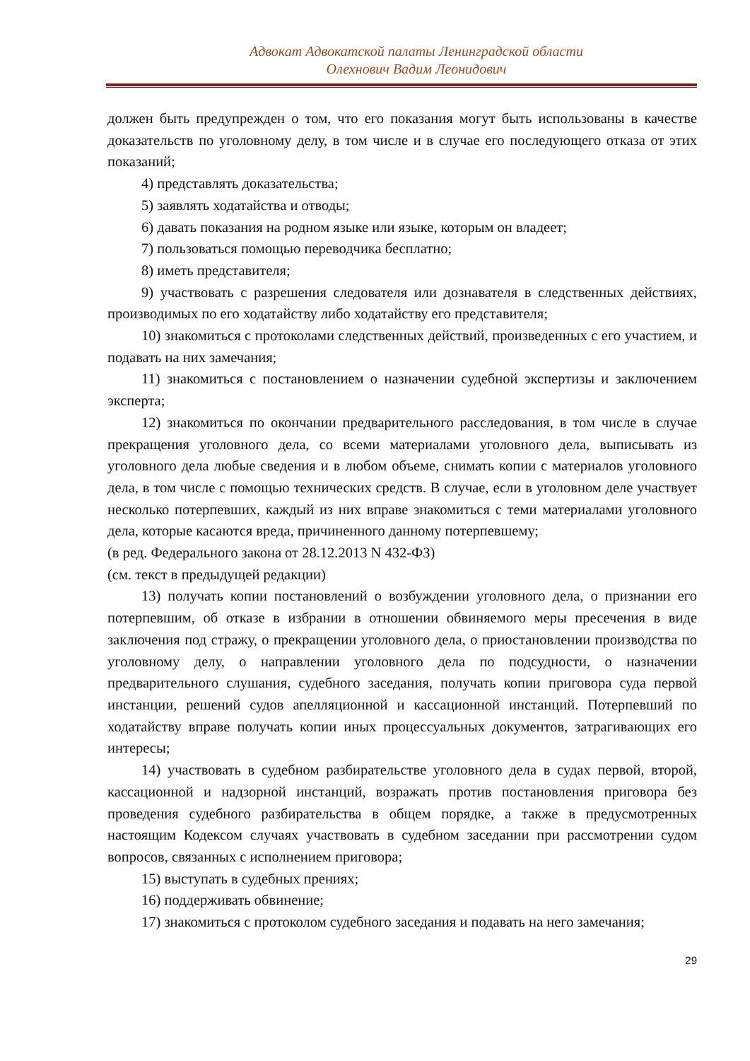Адвокат Адвокатской палаты Ленинградской области
Олехнович Вадим Леонидович
должен быть предупрежден о том, что его показания могут быть использованы в качестве доказательств по уголовному делу, в том числе и в случае его последующего отказа от этих показаний;
4) представлять доказательства;
5) заявлять ходатайства и отводы;
6) давать показания на родном языке или языке, которым он владеет;
7) пользоваться помощью переводчика бесплатно;
8) иметь представителя;
9) участвовать с разрешения следователя или дознавателя в следственных действиях, производимых по его ходатайству либо ходатайству его представителя;
10) знакомиться с протоколами следственных действий, произведенных с его участием, и подавать на них замечания;
11) знакомиться с постановлением о назначении судебной экспертизы и заключением эксперта;
12) знакомиться по окончании предварительного расследования, в том числе в случае прекращения уголовного дела, со всеми материалами уголовного дела, выписывать из уголовного дела любые сведения и в любом объеме, снимать копии с материалов уголовного дела, в том числе с помощью технических средств. В случае, если в уголовном деле участвует несколько потерпевших, каждый из них вправе знакомиться с теми материалами уголовного дела, которые касаются вреда, причиненного данному потерпевшему;
(в ред. Федерального закона от 28.12.2013 N 432-ФЗ)
(см. текст в предыдущей редакции)
13) получать копии постановлений о возбуждении уголовного дела, о признании его потерпевшим, об отказе в избрании в отношении обвиняемого меры пресечения в виде заключения под стражу, о прекращении уголовного дела, о приостановлении производства по уголовному делу, о направлении уголовного дела по подсудности, о назначении предварительного слушания, судебного заседания, получать копии приговора суда первой инстанции, решений судов апелляционной и кассационной инстанций. Потерпевший по ходатайству вправе получать копии иных процессуальных документов, затрагивающих его интересы;
14) участвовать в судебном разбирательстве уголовного дела в судах первой, второй, кассационной и надзорной инстанций, возражать против постановления приговора без проведения судебного разбирательства в общем порядке, а также в предусмотренных настоящим Кодексом случаях участвовать в судебном заседании при рассмотрении судом вопросов, связанных с исполнением приговора;
15) выступать в судебных прениях;
16) поддерживать обвинение;
17) знакомиться с протоколом судебного заседания и подавать на него замечания;
29